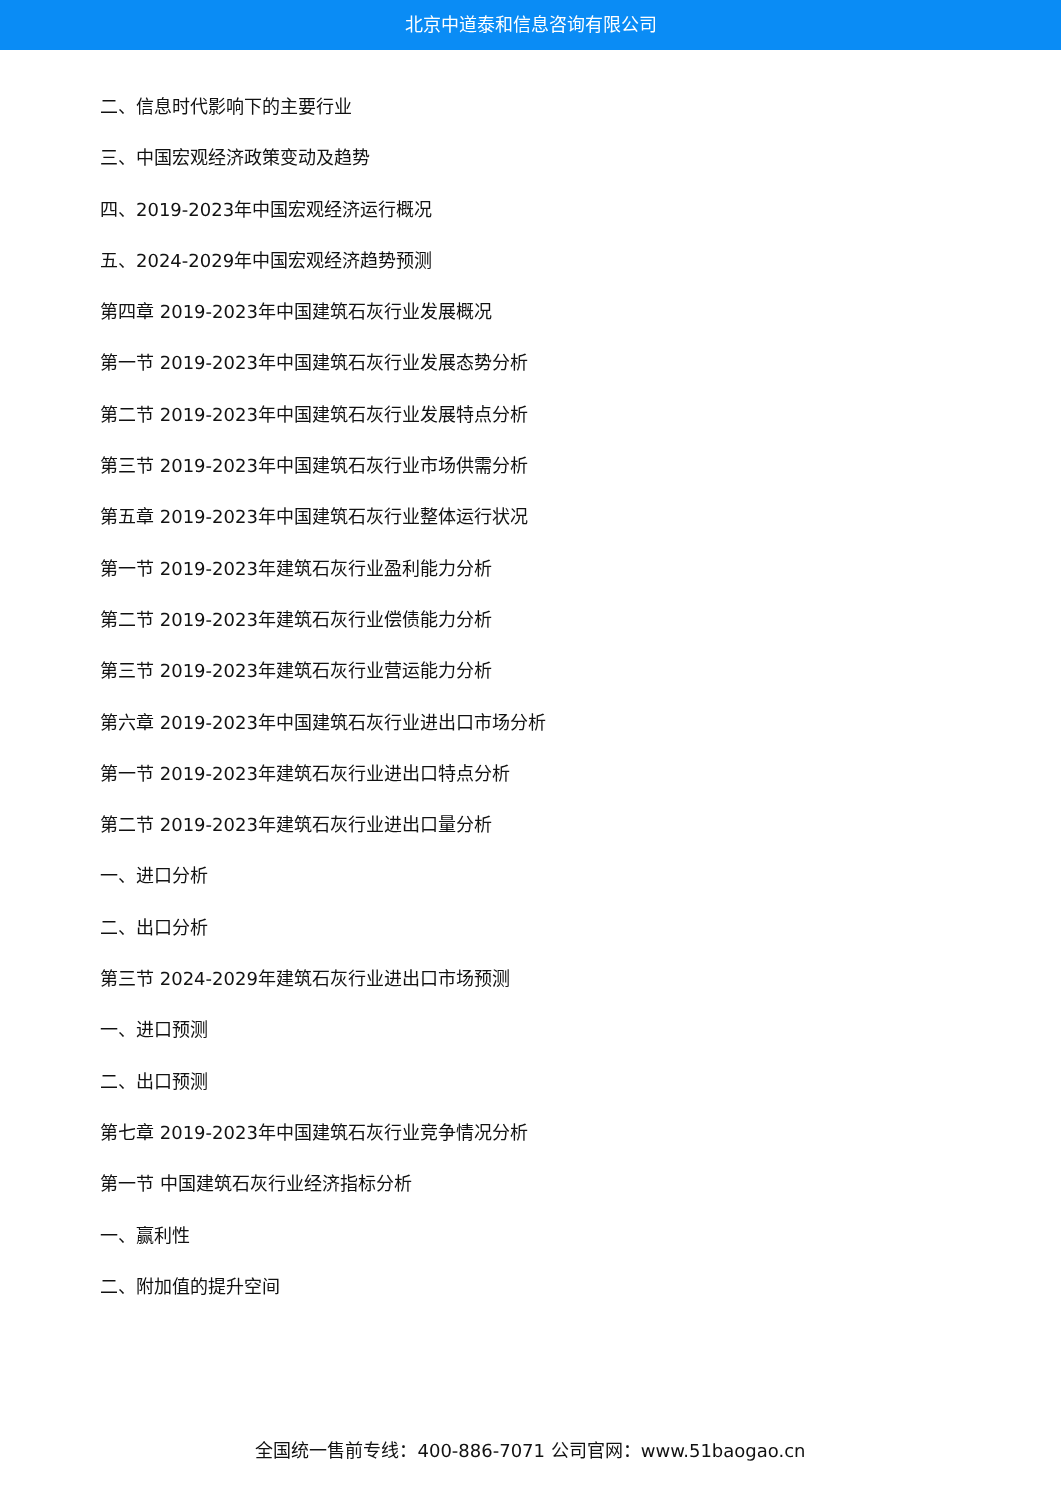北京中道泰和信息咨询有限公司
二、信息时代影响下的主要行业
三、中国宏观经济政策变动及趋势
四、2019-2023年中国宏观经济运行概况
五、2024-2029年中国宏观经济趋势预测
第四章 2019-2023年中国建筑石灰行业发展概况
第一节 2019-2023年中国建筑石灰行业发展态势分析
第二节 2019-2023年中国建筑石灰行业发展特点分析
第三节 2019-2023年中国建筑石灰行业市场供需分析
第五章 2019-2023年中国建筑石灰行业整体运行状况
第一节 2019-2023年建筑石灰行业盈利能力分析
第二节 2019-2023年建筑石灰行业偿债能力分析
第三节 2019-2023年建筑石灰行业营运能力分析
第六章 2019-2023年中国建筑石灰行业进出口市场分析
第一节 2019-2023年建筑石灰行业进出口特点分析
第二节 2019-2023年建筑石灰行业进出口量分析
一、进口分析
二、出口分析
第三节 2024-2029年建筑石灰行业进出口市场预测
一、进口预测
二、出口预测
第七章 2019-2023年中国建筑石灰行业竞争情况分析
第一节 中国建筑石灰行业经济指标分析
一、赢利性
二、附加值的提升空间
全国统一售前专线：400-886-7071 公司官网：www.51baogao.cn